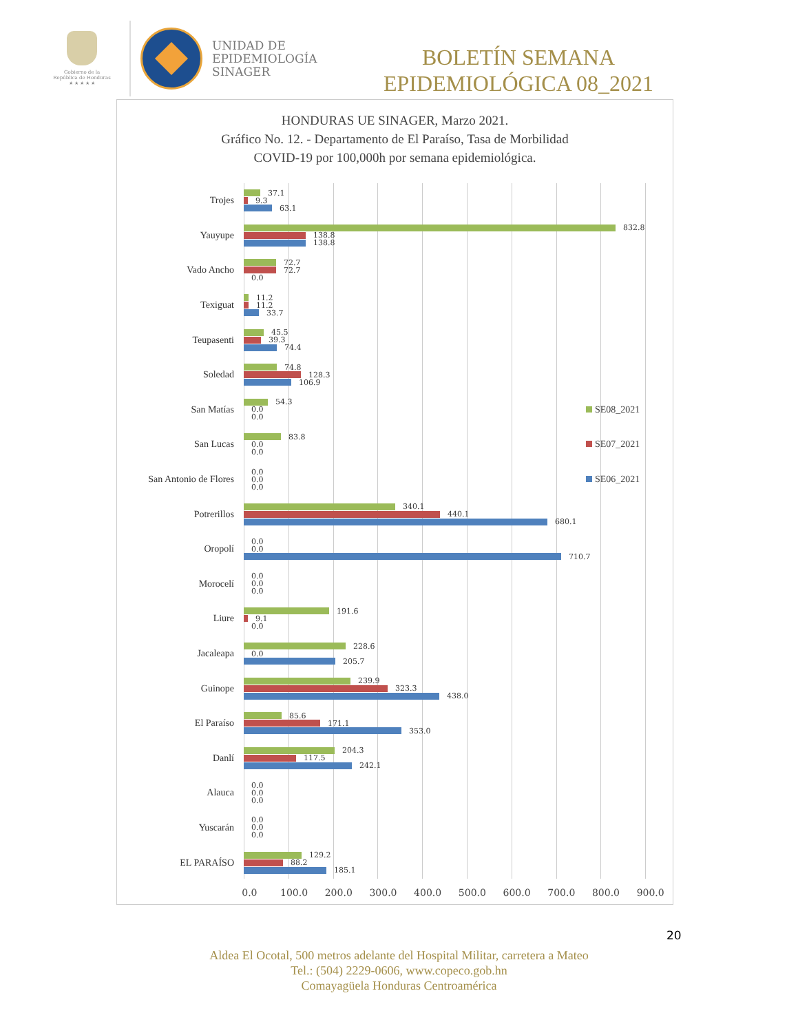Gobierno de la
República de Honduras
★ ★ ★ ★ ★
UNIDAD DE
EPIDEMIOLOGÍA
SINAGER
BOLETÍN SEMANA
EPIDEMIOLÓGICA 08_2021
HONDURAS UE SINAGER, Marzo 2021.
Gráfico No. 12. - Departamento de El Paraíso, Tasa de Morbilidad
COVID-19 por 100,000h por semana epidemiológica.
Trojes
37.1
9.3
63.1
Yauyupe
832.8
138.8
138.8
Vado Ancho
72.7
72.7
0.0
Texiguat
11.2
11.2
33.7
Teupasenti
45.5
39.3
74.4
Soledad
74.8
128.3
106.9
San Matías
54.3
0.0
0.0
SE08_2021
San Lucas
83.8
0.0
0.0
SE07_2021
San Antonio de Flores
0.0
0.0
0.0
SE06_2021
Potrerillos
340.1
440.1
680.1
Oropolí
0.0
0.0
710.7
Morocelí
0.0
0.0
0.0
Liure
191.6
9.1
0.0
Jacaleapa
228.6
0.0
205.7
Guinope
239.9
323.3
438.0
El Paraíso
85.6
171.1
353.0
Danlí
204.3
117.5
242.1
Alauca
0.0
0.0
0.0
Yuscarán
0.0
0.0
0.0
EL PARAÍSO
129.2
88.2
185.1
0.0 100.0 200.0 300.0 400.0 500.0 600.0 700.0 800.0 900.0
20
Aldea El Ocotal, 500 metros adelante del Hospital Militar, carretera a Mateo
Tel.: (504) 2229-0606, www.copeco.gob.hn
Comayagüela Honduras Centroamérica